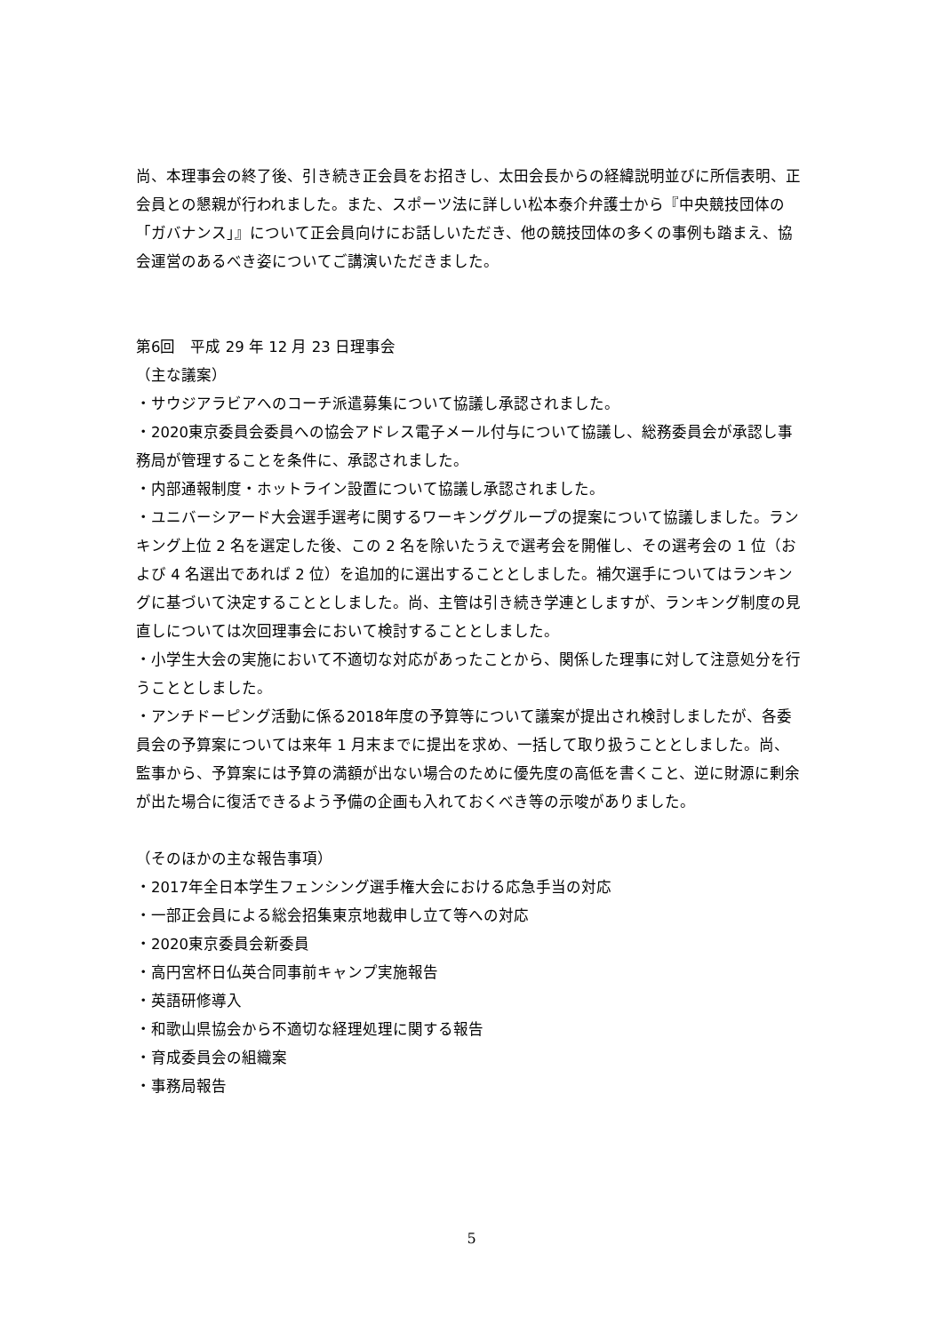尚、本理事会の終了後、引き続き正会員をお招きし、太田会長からの経緯説明並びに所信表明、正会員との懇親が行われました。また、スポーツ法に詳しい松本泰介弁護士から『中央競技団体の「ガバナンス」』について正会員向けにお話しいただき、他の競技団体の多くの事例も踏まえ、協会運営のあるべき姿についてご講演いただきました。
第6回　平成 29 年 12 月 23 日理事会
（主な議案）
・サウジアラビアへのコーチ派遣募集について協議し承認されました。
・2020東京委員会委員への協会アドレス電子メール付与について協議し、総務委員会が承認し事務局が管理することを条件に、承認されました。
・内部通報制度・ホットライン設置について協議し承認されました。
・ユニバーシアード大会選手選考に関するワーキンググループの提案について協議しました。ランキング上位 2 名を選定した後、この 2 名を除いたうえで選考会を開催し、その選考会の 1 位（および 4 名選出であれば 2 位）を追加的に選出することとしました。補欠選手についてはランキングに基づいて決定することとしました。尚、主管は引き続き学連としますが、ランキング制度の見直しについては次回理事会において検討することとしました。
・小学生大会の実施において不適切な対応があったことから、関係した理事に対して注意処分を行うこととしました。
・アンチドーピング活動に係る2018年度の予算等について議案が提出され検討しましたが、各委員会の予算案については来年 1 月末までに提出を求め、一括して取り扱うこととしました。尚、監事から、予算案には予算の満額が出ない場合のために優先度の高低を書くこと、逆に財源に剰余が出た場合に復活できるよう予備の企画も入れておくべき等の示唆がありました。
（そのほかの主な報告事項）
・2017年全日本学生フェンシング選手権大会における応急手当の対応
・一部正会員による総会招集東京地裁申し立て等への対応
・2020東京委員会新委員
・高円宮杯日仏英合同事前キャンプ実施報告
・英語研修導入
・和歌山県協会から不適切な経理処理に関する報告
・育成委員会の組織案
・事務局報告
5